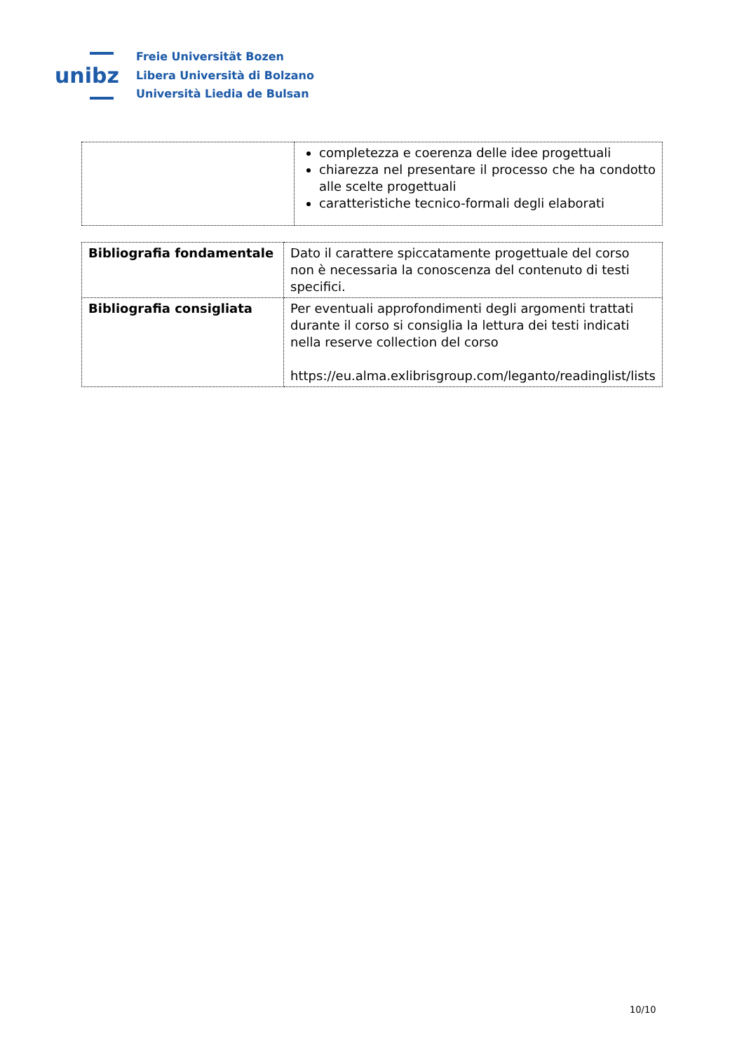unibz
Freie Universität Bozen
Libera Università di Bolzano
Università Liedia de Bulsan
| | completezza e coerenza delle idee progettuali chiarezza nel presentare il processo che ha condotto alle scelte progettuali caratteristiche tecnico-formali degli elaborati |
| Bibliografia fondamentale | Dato il carattere spiccatamente progettuale del corso non è necessaria la conoscenza del contenuto di testi specifici. |
| Bibliografia consigliata | Per eventuali approfondimenti degli argomenti trattati durante il corso si consiglia la lettura dei testi indicati nella reserve collection del corso https://eu.alma.exlibrisgroup.com/leganto/readinglist/lists |
10/10